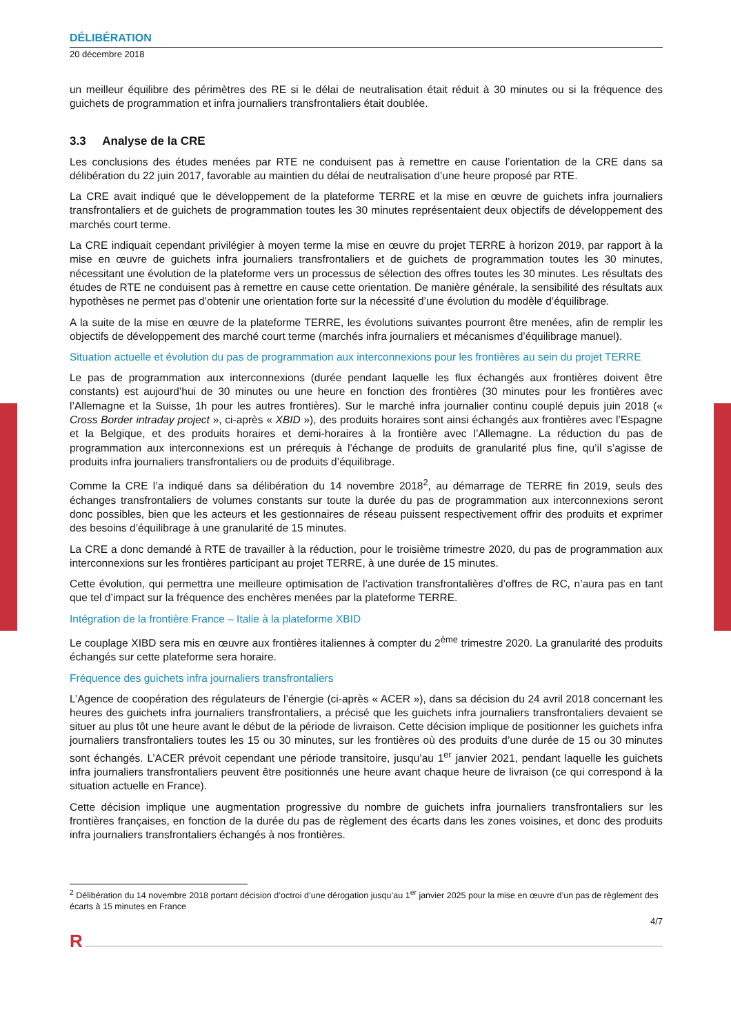DÉLIBÉRATION
20 décembre 2018
un meilleur équilibre des périmètres des RE si le délai de neutralisation était réduit à 30 minutes ou si la fréquence des guichets de programmation et infra journaliers transfrontaliers était doublée.
3.3 Analyse de la CRE
Les conclusions des études menées par RTE ne conduisent pas à remettre en cause l’orientation de la CRE dans sa délibération du 22 juin 2017, favorable au maintien du délai de neutralisation d’une heure proposé par RTE.
La CRE avait indiqué que le développement de la plateforme TERRE et la mise en œuvre de guichets infra journaliers transfrontaliers et de guichets de programmation toutes les 30 minutes représentaient deux objectifs de développement des marchés court terme.
La CRE indiquait cependant privilégier à moyen terme la mise en œuvre du projet TERRE à horizon 2019, par rapport à la mise en œuvre de guichets infra journaliers transfrontaliers et de guichets de programmation toutes les 30 minutes, nécessitant une évolution de la plateforme vers un processus de sélection des offres toutes les 30 minutes. Les résultats des études de RTE ne conduisent pas à remettre en cause cette orientation. De manière générale, la sensibilité des résultats aux hypothèses ne permet pas d’obtenir une orientation forte sur la nécessité d’une évolution du modèle d’équilibrage.
A la suite de la mise en œuvre de la plateforme TERRE, les évolutions suivantes pourront être menées, afin de remplir les objectifs de développement des marché court terme (marchés infra journaliers et mécanismes d’équilibrage manuel).
Situation actuelle et évolution du pas de programmation aux interconnexions pour les frontières au sein du projet TERRE
Le pas de programmation aux interconnexions (durée pendant laquelle les flux échangés aux frontières doivent être constants) est aujourd’hui de 30 minutes ou une heure en fonction des frontières (30 minutes pour les frontières avec l’Allemagne et la Suisse, 1h pour les autres frontières). Sur le marché infra journalier continu couplé depuis juin 2018 (« Cross Border intraday project », ci-après « XBID »), des produits horaires sont ainsi échangés aux frontières avec l’Espagne et la Belgique, et des produits horaires et demi-horaires à la frontière avec l’Allemagne. La réduction du pas de programmation aux interconnexions est un prérequis à l’échange de produits de granularité plus fine, qu’il s’agisse de produits infra journaliers transfrontaliers ou de produits d’équilibrage.
Comme la CRE l’a indiqué dans sa délibération du 14 novembre 2018<sup>2</sup>, au démarrage de TERRE fin 2019, seuls des échanges transfrontaliers de volumes constants sur toute la durée du pas de programmation aux interconnexions seront donc possibles, bien que les acteurs et les gestionnaires de réseau puissent respectivement offrir des produits et exprimer des besoins d’équilibrage à une granularité de 15 minutes.
La CRE a donc demandé à RTE de travailler à la réduction, pour le troisième trimestre 2020, du pas de programmation aux interconnexions sur les frontières participant au projet TERRE, à une durée de 15 minutes.
Cette évolution, qui permettra une meilleure optimisation de l’activation transfrontalières d’offres de RC, n’aura pas en tant que tel d’impact sur la fréquence des enchères menées par la plateforme TERRE.
Intégration de la frontière France – Italie à la plateforme XBID
Le couplage XIBD sera mis en œuvre aux frontières italiennes à compter du 2<sup>ème</sup> trimestre 2020. La granularité des produits échangés sur cette plateforme sera horaire.
Fréquence des guichets infra journaliers transfrontaliers
L’Agence de coopération des régulateurs de l’énergie (ci-après « ACER »), dans sa décision du 24 avril 2018 concernant les heures des guichets infra journaliers transfrontaliers, a précisé que les guichets infra journaliers transfrontaliers devaient se situer au plus tôt une heure avant le début de la période de livraison. Cette décision implique de positionner les guichets infra journaliers transfrontaliers toutes les 15 ou 30 minutes, sur les frontières où des produits d’une durée de 15 ou 30 minutes sont échangés. L’ACER prévoit cependant une période transitoire, jusqu’au 1<sup>er</sup> janvier 2021, pendant laquelle les guichets infra journaliers transfrontaliers peuvent être positionnés une heure avant chaque heure de livraison (ce qui correspond à la situation actuelle en France).
Cette décision implique une augmentation progressive du nombre de guichets infra journaliers transfrontaliers sur les frontières françaises, en fonction de la durée du pas de règlement des écarts dans les zones voisines, et donc des produits infra journaliers transfrontaliers échangés à nos frontières.
<sup>2</sup> Délibération du 14 novembre 2018 portant décision d’octroi d’une dérogation jusqu’au 1<sup>er</sup> janvier 2025 pour la mise en œuvre d’un pas de règlement des écarts à 15 minutes en France
4/7
R